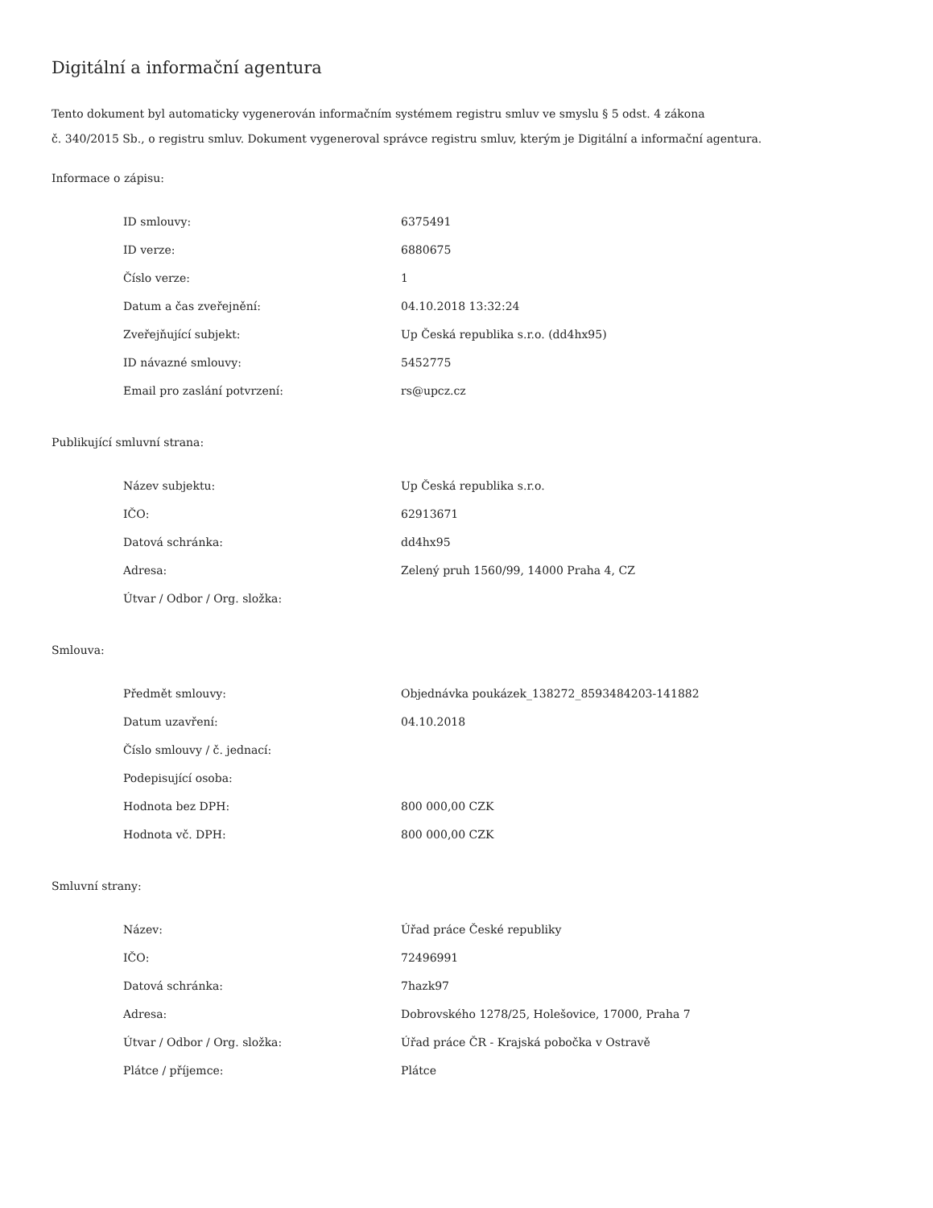Digitální a informační agentura
Tento dokument byl automaticky vygenerován informačním systémem registru smluv ve smyslu § 5 odst. 4 zákona
č. 340/2015 Sb., o registru smluv. Dokument vygeneroval správce registru smluv, kterým je Digitální a informační agentura.
Informace o zápisu:
| ID smlouvy: | 6375491 |
| ID verze: | 6880675 |
| Číslo verze: | 1 |
| Datum a čas zveřejnění: | 04.10.2018 13:32:24 |
| Zveřejňující subjekt: | Up Česká republika s.r.o. (dd4hx95) |
| ID návazné smlouvy: | 5452775 |
| Email pro zaslání potvrzení: | rs@upcz.cz |
Publikující smluvní strana:
| Název subjektu: | Up Česká republika s.r.o. |
| IČO: | 62913671 |
| Datová schránka: | dd4hx95 |
| Adresa: | Zelený pruh 1560/99, 14000 Praha 4, CZ |
| Útvar / Odbor / Org. složka: | |
Smlouva:
| Předmět smlouvy: | Objednávka poukázek_138272_8593484203-141882 |
| Datum uzavření: | 04.10.2018 |
| Číslo smlouvy / č. jednací: | |
| Podepisující osoba: | |
| Hodnota bez DPH: | 800 000,00 CZK |
| Hodnota vč. DPH: | 800 000,00 CZK |
Smluvní strany:
| Název: | Úřad práce České republiky |
| IČO: | 72496991 |
| Datová schránka: | 7hazk97 |
| Adresa: | Dobrovského 1278/25, Holešovice, 17000, Praha 7 |
| Útvar / Odbor / Org. složka: | Úřad práce ČR - Krajská pobočka v Ostravě |
| Plátce / příjemce: | Plátce |